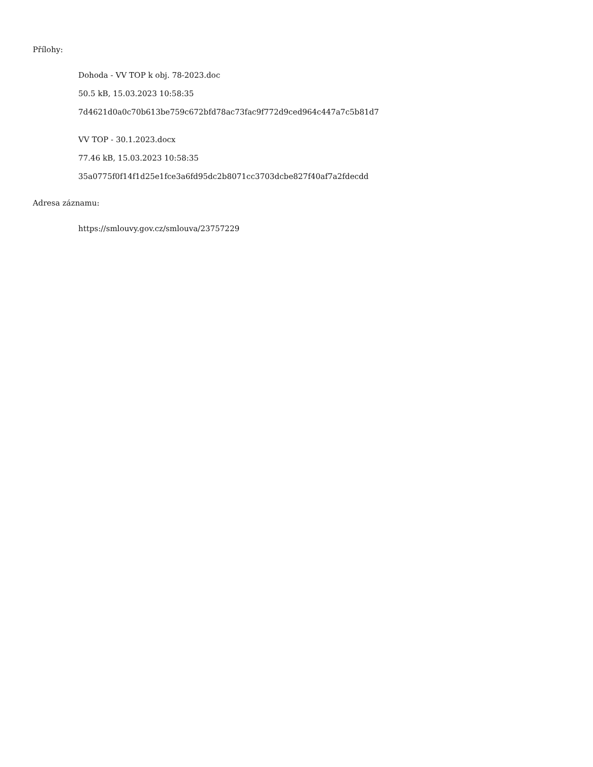Přílohy:
Dohoda - VV TOP k obj. 78-2023.doc
50.5 kB, 15.03.2023 10:58:35
7d4621d0a0c70b613be759c672bfd78ac73fac9f772d9ced964c447a7c5b81d7
VV TOP - 30.1.2023.docx
77.46 kB, 15.03.2023 10:58:35
35a0775f0f14f1d25e1fce3a6fd95dc2b8071cc3703dcbe827f40af7a2fdecdd
Adresa záznamu:
https://smlouvy.gov.cz/smlouva/23757229